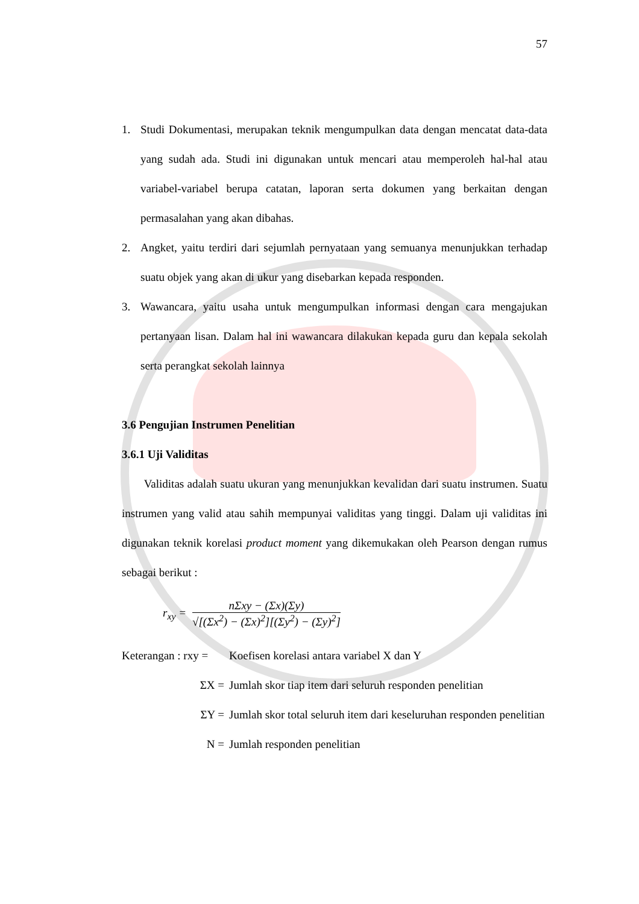57
1. Studi Dokumentasi, merupakan teknik mengumpulkan data dengan mencatat data-data yang sudah ada. Studi ini digunakan untuk mencari atau memperoleh hal-hal atau variabel-variabel berupa catatan, laporan serta dokumen yang berkaitan dengan permasalahan yang akan dibahas.
2. Angket, yaitu terdiri dari sejumlah pernyataan yang semuanya menunjukkan terhadap suatu objek yang akan di ukur yang disebarkan kepada responden.
3. Wawancara, yaitu usaha untuk mengumpulkan informasi dengan cara mengajukan pertanyaan lisan. Dalam hal ini wawancara dilakukan kepada guru dan kepala sekolah serta perangkat sekolah lainnya
3.6 Pengujian Instrumen Penelitian
3.6.1 Uji Validitas
Validitas adalah suatu ukuran yang menunjukkan kevalidan dari suatu instrumen. Suatu instrumen yang valid atau sahih mempunyai validitas yang tinggi. Dalam uji validitas ini digunakan teknik korelasi product moment yang dikemukakan oleh Pearson dengan rumus sebagai berikut :
r<sub>xy</sub> =
nΣxy − (Σx)(Σy)
√[(Σx<sup>2</sup>) − (Σx)<sup>2</sup>][(Σy<sup>2</sup>) − (Σy)<sup>2</sup>]
Keterangan : rxy = Koefisen korelasi antara variabel X dan Y
ΣX = Jumlah skor tiap item dari seluruh responden penelitian
ΣY = Jumlah skor total seluruh item dari keseluruhan responden penelitian
N = Jumlah responden penelitian